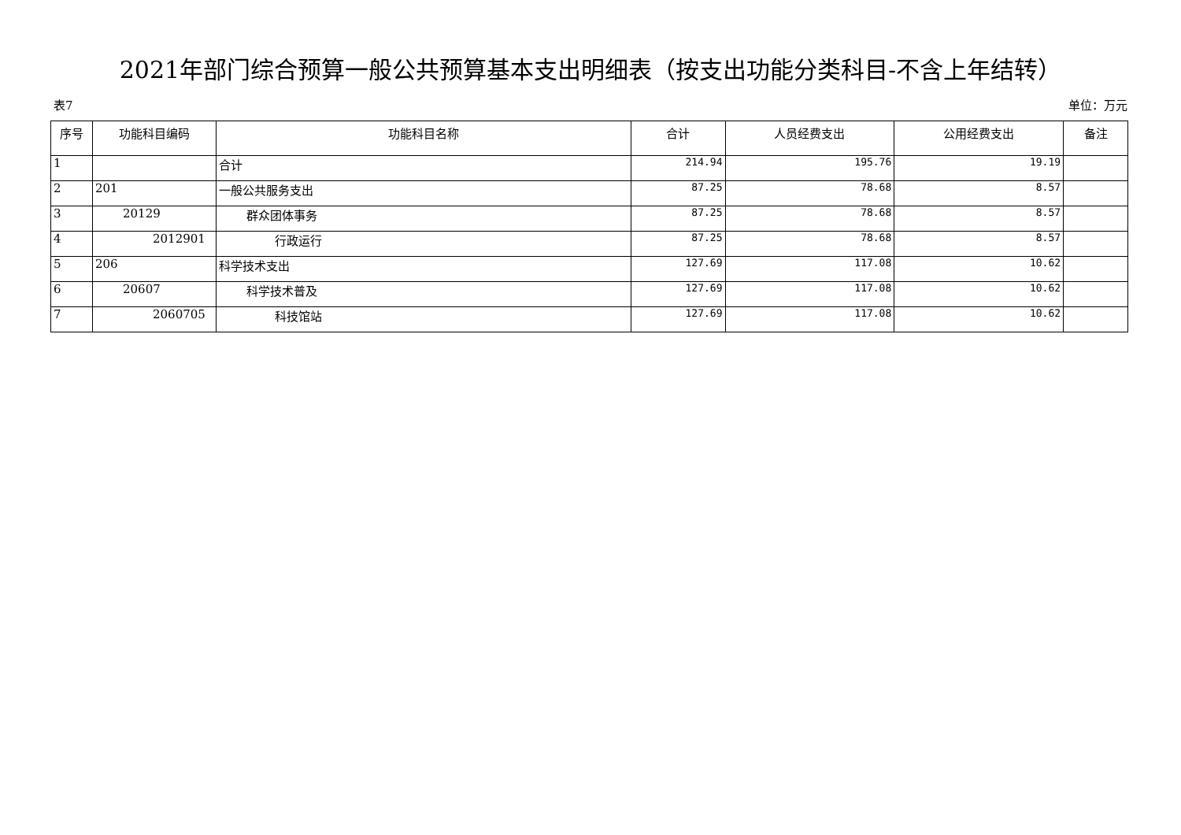2021年部门综合预算一般公共预算基本支出明细表（按支出功能分类科目-不含上年结转）
表7 单位：万元
| 序号 | 功能科目编码 | 功能科目名称 | 合计 | 人员经费支出 | 公用经费支出 | 备注 |
| --- | --- | --- | --- | --- | --- | --- |
| 1 | | 合计 | 214.94 | 195.76 | 19.19 | |
| 2 | 201 | 一般公共服务支出 | 87.25 | 78.68 | 8.57 | |
| 3 | 20129 | 群众团体事务 | 87.25 | 78.68 | 8.57 | |
| 4 | 2012901 | 行政运行 | 87.25 | 78.68 | 8.57 | |
| 5 | 206 | 科学技术支出 | 127.69 | 117.08 | 10.62 | |
| 6 | 20607 | 科学技术普及 | 127.69 | 117.08 | 10.62 | |
| 7 | 2060705 | 科技馆站 | 127.69 | 117.08 | 10.62 | |